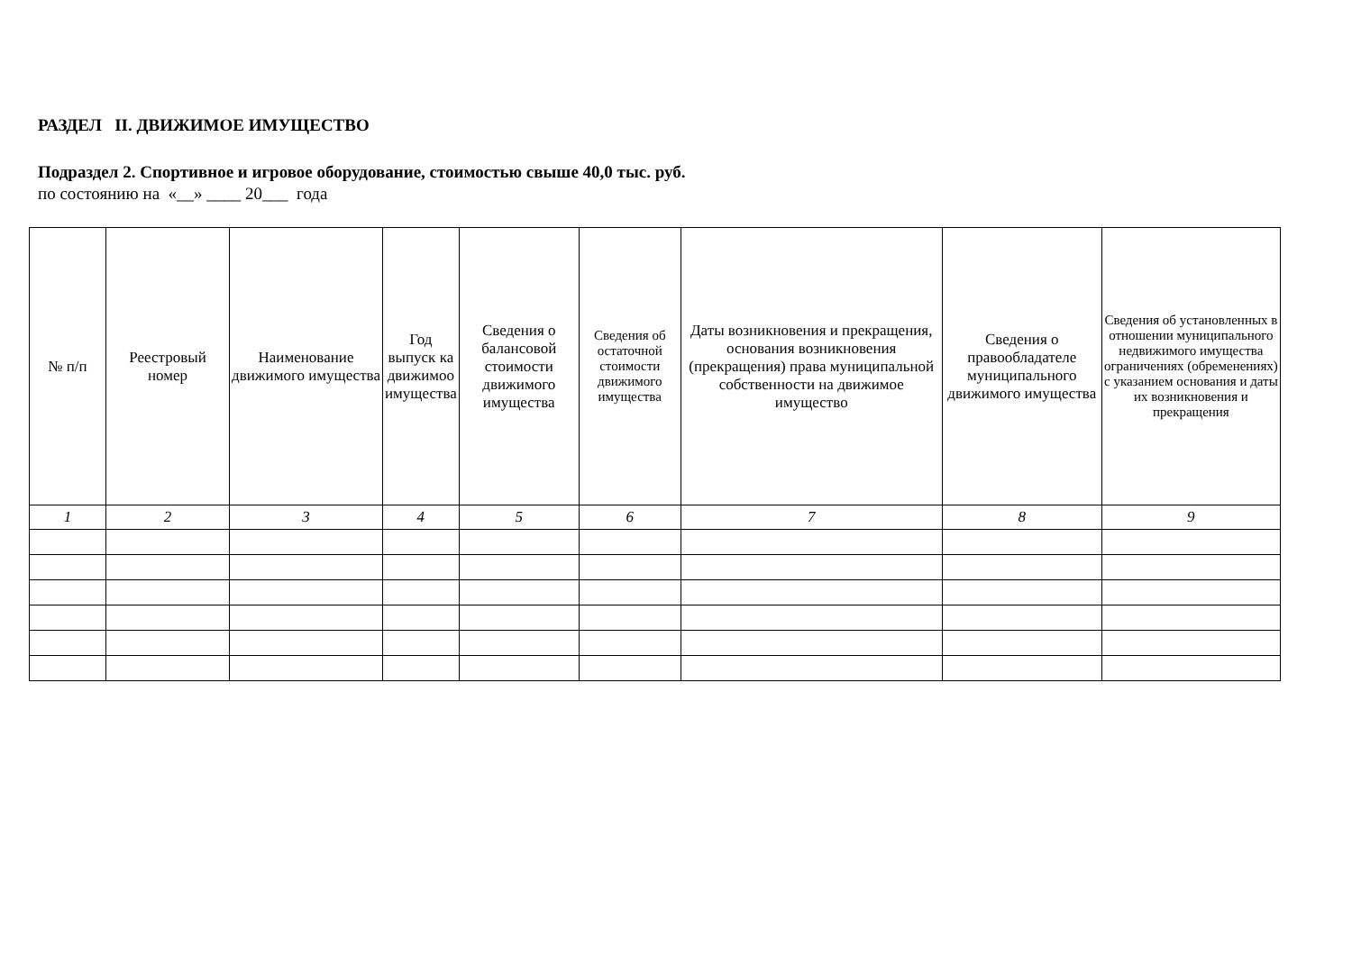РАЗДЕЛ II. ДВИЖИМОЕ ИМУЩЕСТВО
Подраздел 2. Спортивное и игровое оборудование, стоимостью свыше 40,0 тыс. руб.
по состоянию на «__» ____ 20___ года
| № п/п | Реестровый номер | Наименование движимого имущества | Год выпуск ка движимоо имущества | Сведения о балансовой стоимости движимого имущества | Сведения об остаточной стоимости движимого имущества | Даты возникновения и прекращения, основания возникновения (прекращения) права муниципальной собственности на движимое имущество | Сведения о правообладателе муниципального движимого имущества | Сведения об установленных в отношении муниципального недвижимого имущества ограничениях (обременениях) с указанием основания и даты их возникновения и прекращения |
| --- | --- | --- | --- | --- | --- | --- | --- | --- |
| 1 | 2 | 3 | 4 | 5 | 6 | 7 | 8 | 9 |